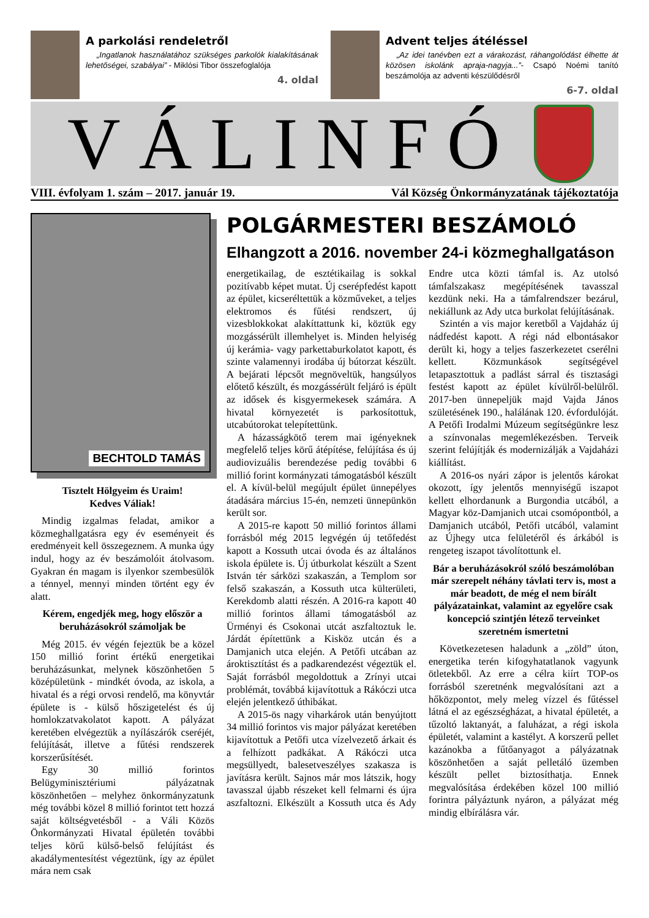A parkolási rendeletről
„Ingatlanok használatához szükséges parkolók kialakításának lehetőségei, szabályai” - Miklósi Tibor összefoglalója
4. oldal
Advent teljes átéléssel
„Az idei tanévben ezt a várakozást, ráhangolódást élhette át közösen iskolánk apraja-nagyja...”- Csapó Noémi tanító beszámolója az adventi készülődésről
6-7. oldal
VÁLINFÓ
VIII. évfolyam 1. szám – 2017. január 19. Vál Község Önkormányzatának tájékoztatója
BECHTOLD TAMÁS
Tisztelt Hölgyeim és Uraim!
Kedves Váliak!
Mindig izgalmas feladat, amikor a közmeghallgatásra egy év eseményeit és eredményeit kell összegeznem. A munka úgy indul, hogy az év beszámolóit átolvasom. Gyakran én magam is ilyenkor szembesülök a ténnyel, mennyi minden történt egy év alatt.
Kérem, engedjék meg, hogy először a beruházásokról számoljak be
Még 2015. év végén fejeztük be a közel 150 millió forint értékű energetikai beruházásunkat, melynek köszönhetően 5 középületünk - mindkét óvoda, az iskola, a hivatal és a régi orvosi rendelő, ma könyvtár épülete is - külső hőszigetelést és új homlokzatvakolatot kapott. A pályázat keretében elvégeztük a nyílászárók cseréjét, felújítását, illetve a fűtési rendszerek korszerűsítését.
Egy 30 millió forintos Belügyminisztériumi pályázatnak köszönhetően – melyhez önkormányzatunk még további közel 8 millió forintot tett hozzá saját költségvetésből - a Váli Közös Önkormányzati Hivatal épületén további teljes körű külső-belső felújítást és akadálymentesítést végeztünk, így az épület mára nem csak
POLGÁRMESTERI BESZÁMOLÓ
Elhangzott a 2016. november 24-i közmeghallgatáson
energetikailag, de esztétikailag is sokkal pozitívabb képet mutat. Új cserépfedést kapott az épület, kicseréltettük a közműveket, a teljes elektromos és fűtési rendszert, új vizesblokkokat alakíttattunk ki, köztük egy mozgássérült illemhelyet is. Minden helyiség új kerámia- vagy parkettaburkolatot kapott, és szinte valamennyi irodába új bútorzat készült. A bejárati lépcsőt megnöveltük, hangsúlyos előtető készült, és mozgássérült feljáró is épült az idősek és kisgyermekesek számára. A hivatal környezetét is parkosítottuk, utcabútorokat telepítettünk.
A házasságkötő terem mai igényeknek megfelelő teljes körű átépítése, felújítása és új audiovizuális berendezése pedig további 6 millió forint kormányzati támogatásból készült el. A kívül-belül megújult épület ünnepélyes átadására március 15-én, nemzeti ünnepünkön került sor.
A 2015-re kapott 50 millió forintos állami forrásból még 2015 legvégén új tetőfedést kapott a Kossuth utcai óvoda és az általános iskola épülete is. Új útburkolat készült a Szent István tér sárközi szakaszán, a Templom sor felső szakaszán, a Kossuth utca külterületi, Kerekdomb alatti részén. A 2016-ra kapott 40 millió forintos állami támogatásból az Ürményi és Csokonai utcát aszfaltoztuk le. Járdát építettünk a Kisköz utcán és a Damjanich utca elején. A Petőfi utcában az árok­tisztítást és a padkarendezést végeztük el. Saját forrásból megoldottuk a Zrínyi utcai problémát, továbbá kijavítottuk a Rákóczi utca elején jelentkező úthibákat.
A 2015-ös nagy viharkárok után benyújtott 34 millió forintos vis major pályázat keretében kijavítottuk a Petőfi utca vízelvezető árkait és a felhízott padkákat. A Rákóczi utca megsüllyedt, balesetveszélyes szakasza is javításra került. Sajnos már mos látszik, hogy tavasszal újabb részeket kell felmarni és újra aszfaltozni. Elkészült a Kossuth utca és Ady Endre utca közti támfal is. Az utolsó támfalszakasz megépítésének tavasszal kezdünk neki. Ha a támfalrendszer bezárul, nekiállunk az Ady utca burkolat felújításának.
Szintén a vis major keretből a Vajdaház új nádfedést kapott. A régi nád elbontásakor derült ki, hogy a teljes faszerkezetet cserélni kellett. Közmunkások segítségével letapasztottuk a padlást sárral és tisztasági festést kapott az épület kívülről-belülről. 2017-ben ünnepeljük majd Vajda János születésének 190., halálának 120. évfordulóját. A Petőfi Irodalmi Múzeum segítségünkre lesz a színvonalas megemlékezésben. Terveik szerint felújítják és modernizálják a Vajdaházi kiállítást.
A 2016-os nyári zápor is jelentős károkat okozott, így jelentős mennyiségű iszapot kellett elhordanunk a Burgondia utcából, a Magyar köz-Damjanich utcai csomópontból, a Damjanich utcából, Petőfi utcából, valamint az Újhegy utca felületéről és árkából is rengeteg iszapot távolítottunk el.
Bár a beruházásokról szóló beszámolóban már szerepelt néhány távlati terv is, most a már beadott, de még el nem bírált pályázatainkat, valamint az egyelőre csak koncepció szintjén létező terveinket szeretném ismertetni
Következetesen haladunk a „zöld” úton, energetika terén kifogyhatatlanok vagyunk ötletekből. Az erre a célra kiírt TOP-os forrásból szeretnénk megvalósítani azt a hőközpontot, mely meleg vízzel és fűtéssel látná el az egészségházat, a hivatal épületét, a tűzoltó laktanyát, a faluházat, a régi iskola épületét, valamint a kastélyt. A korszerű pellet kazánokba a fűtőanyagot a pályázatnak köszönhetően a saját pelletáló üzemben készült pellet biztosíthatja. Ennek megvalósítása érdekében közel 100 millió forintra pályáztunk nyáron, a pályázat még mindig elbírálásra vár.